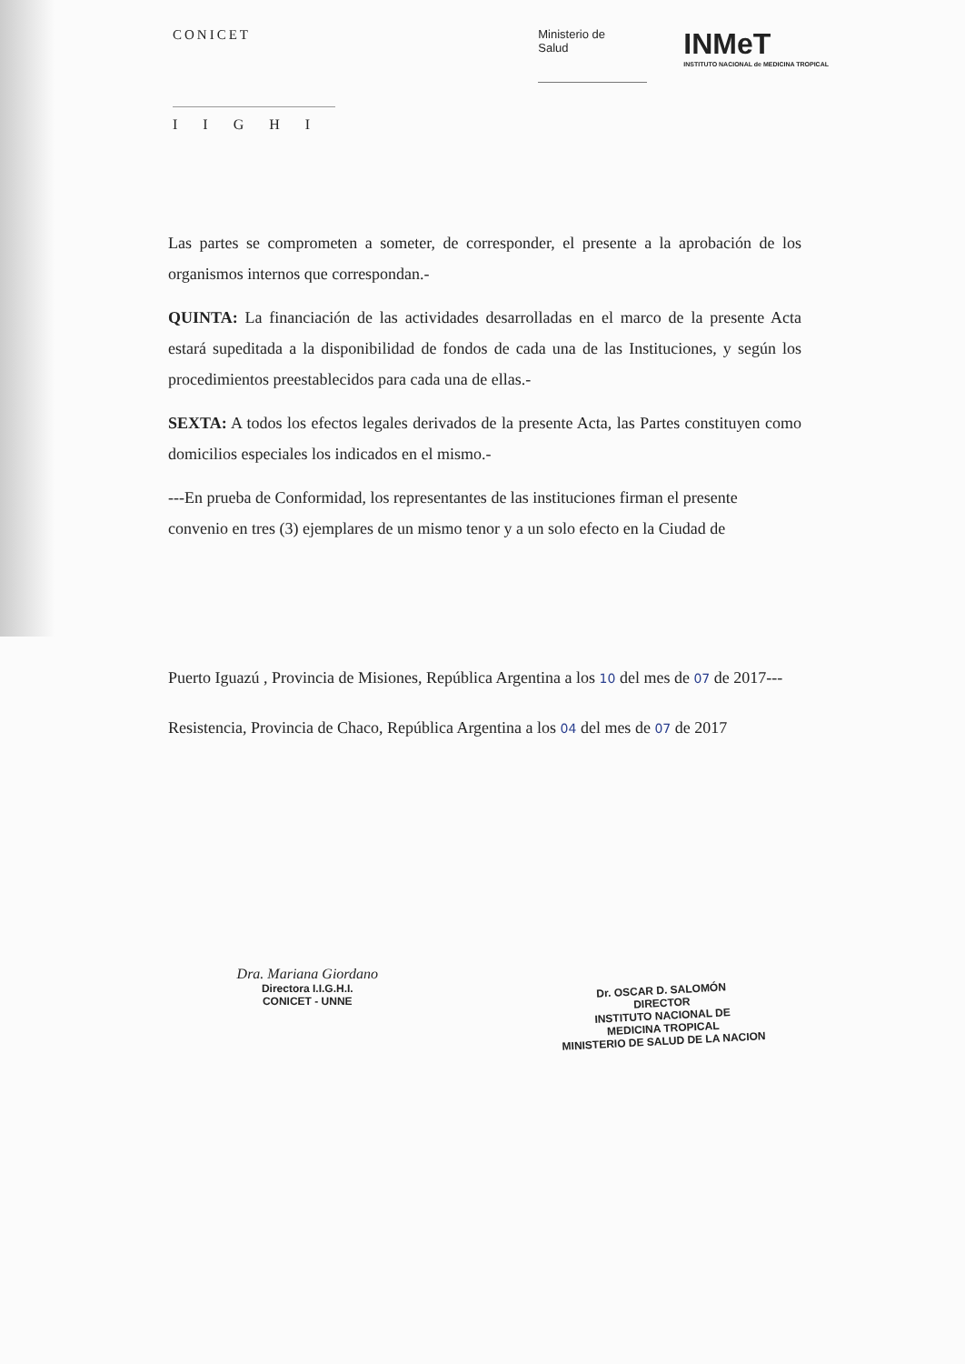CONICET
IIGHI
Ministerio de
Salud
INMeT
INSTITUTO NACIONAL de MEDICINA TROPICAL
Las partes se comprometen a someter, de corresponder, el presente a la aprobación de los organismos internos que correspondan.-
QUINTA: La financiación de las actividades desarrolladas en el marco de la presente Acta estará supeditada a la disponibilidad de fondos de cada una de las Instituciones, y según los procedimientos preestablecidos para cada una de ellas.-
SEXTA: A todos los efectos legales derivados de la presente Acta, las Partes constituyen como domicilios especiales los indicados en el mismo.-
---En prueba de Conformidad, los representantes de las instituciones firman el presente convenio en tres (3) ejemplares de un mismo tenor y a un solo efecto en la Ciudad de
Puerto Iguazú , Provincia de Misiones, República Argentina a los 10 del mes de 07 de 2017---
Resistencia, Provincia de Chaco, República Argentina a los 04 del mes de 07 de 2017
Dra. Mariana Giordano
Directora I.I.G.H.I.
CONICET - UNNE
Dr. OSCAR D. SALOMÓN
DIRECTOR
INSTITUTO NACIONAL DE
MEDICINA TROPICAL
MINISTERIO DE SALUD DE LA NACION